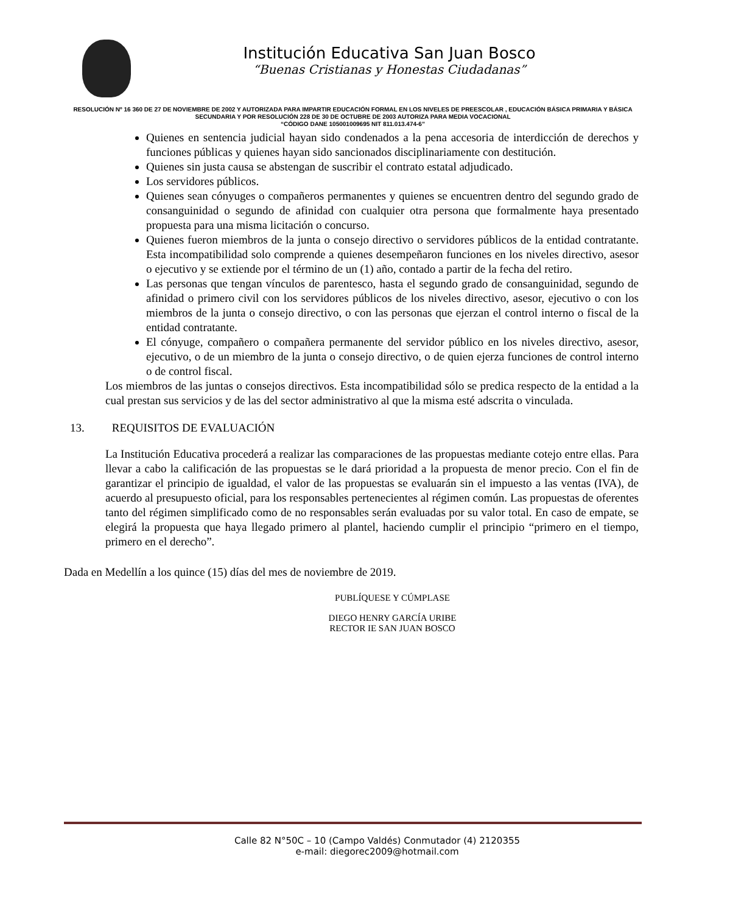Institución Educativa San Juan Bosco
“Buenas Cristianas y Honestas Ciudadanas”
RESOLUCIÓN Nº 16 360 DE 27 DE NOVIEMBRE DE 2002 Y AUTORIZADA PARA IMPARTIR EDUCACIÓN FORMAL EN LOS NIVELES DE PREESCOLAR , EDUCACIÓN BÁSICA PRIMARIA Y BÁSICA SECUNDARIA Y POR RESOLUCIÓN 228 DE 30 DE OCTUBRE DE 2003 AUTORIZA PARA MEDIA VOCACIONAL
“CÓDIGO DANE 105001009695 NIT 811.013.474-6”
Quienes en sentencia judicial hayan sido condenados a la pena accesoria de interdicción de derechos y funciones públicas y quienes hayan sido sancionados disciplinariamente con destitución.
Quienes sin justa causa se abstengan de suscribir el contrato estatal adjudicado.
Los servidores públicos.
Quienes sean cónyuges o compañeros permanentes y quienes se encuentren dentro del segundo grado de consanguinidad o segundo de afinidad con cualquier otra persona que formalmente haya presentado propuesta para una misma licitación o concurso.
Quienes fueron miembros de la junta o consejo directivo o servidores públicos de la entidad contratante. Esta incompatibilidad solo comprende a quienes desempeñaron funciones en los niveles directivo, asesor o ejecutivo y se extiende por el término de un (1) año, contado a partir de la fecha del retiro.
Las personas que tengan vínculos de parentesco, hasta el segundo grado de consanguinidad, segundo de afinidad o primero civil con los servidores públicos de los niveles directivo, asesor, ejecutivo o con los miembros de la junta o consejo directivo, o con las personas que ejerzan el control interno o fiscal de la entidad contratante.
El cónyuge, compañero o compañera permanente del servidor público en los niveles directivo, asesor, ejecutivo, o de un miembro de la junta o consejo directivo, o de quien ejerza funciones de control interno o de control fiscal.
Los miembros de las juntas o consejos directivos. Esta incompatibilidad sólo se predica respecto de la entidad a la cual prestan sus servicios y de las del sector administrativo al que la misma esté adscrita o vinculada.
13. REQUISITOS DE EVALUACIÓN
La Institución Educativa procederá a realizar las comparaciones de las propuestas mediante cotejo entre ellas. Para llevar a cabo la calificación de las propuestas se le dará prioridad a la propuesta de menor precio. Con el fin de garantizar el principio de igualdad, el valor de las propuestas se evaluarán sin el impuesto a las ventas (IVA), de acuerdo al presupuesto oficial, para los responsables pertenecientes al régimen común. Las propuestas de oferentes tanto del régimen simplificado como de no responsables serán evaluadas por su valor total. En caso de empate, se elegirá la propuesta que haya llegado primero al plantel, haciendo cumplir el principio “primero en el tiempo, primero en el derecho”.
Dada en Medellín a los quince (15) días del mes de noviembre de 2019.
PUBLÍQUESE Y CÚMPLASE
DIEGO HENRY GARCÍA URIBE
RECTOR IE SAN JUAN BOSCO
Calle 82 N°50C – 10 (Campo Valdés) Conmutador (4) 2120355
e-mail: diegorec2009@hotmail.com